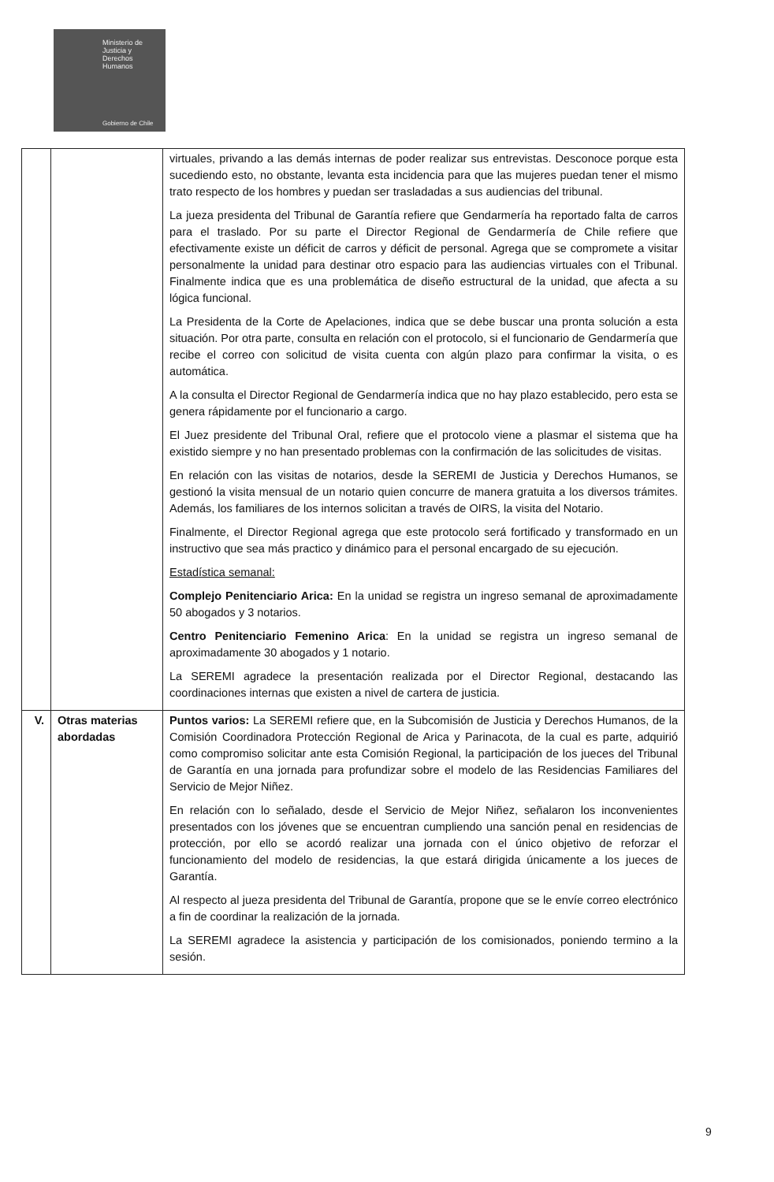Ministerio de
Justicia y
Derechos
Humanos
Gobierno de Chile
| | | virtuales, privando a las demás internas de poder realizar sus entrevistas. Desconoce porque esta sucediendo esto, no obstante, levanta esta incidencia para que las mujeres puedan tener el mismo trato respecto de los hombres y puedan ser trasladadas a sus audiencias del tribunal. La jueza presidenta del Tribunal de Garantía refiere que Gendarmería ha reportado falta de carros para el traslado. Por su parte el Director Regional de Gendarmería de Chile refiere que efectivamente existe un déficit de carros y déficit de personal. Agrega que se compromete a visitar personalmente la unidad para destinar otro espacio para las audiencias virtuales con el Tribunal. Finalmente indica que es una problemática de diseño estructural de la unidad, que afecta a su lógica funcional. La Presidenta de la Corte de Apelaciones, indica que se debe buscar una pronta solución a esta situación. Por otra parte, consulta en relación con el protocolo, si el funcionario de Gendarmería que recibe el correo con solicitud de visita cuenta con algún plazo para confirmar la visita, o es automática. A la consulta el Director Regional de Gendarmería indica que no hay plazo establecido, pero esta se genera rápidamente por el funcionario a cargo. El Juez presidente del Tribunal Oral, refiere que el protocolo viene a plasmar el sistema que ha existido siempre y no han presentado problemas con la confirmación de las solicitudes de visitas. En relación con las visitas de notarios, desde la SEREMI de Justicia y Derechos Humanos, se gestionó la visita mensual de un notario quien concurre de manera gratuita a los diversos trámites. Además, los familiares de los internos solicitan a través de OIRS, la visita del Notario. Finalmente, el Director Regional agrega que este protocolo será fortificado y transformado en un instructivo que sea más practico y dinámico para el personal encargado de su ejecución. Estadística semanal: Complejo Penitenciario Arica: En la unidad se registra un ingreso semanal de aproximadamente 50 abogados y 3 notarios. Centro Penitenciario Femenino Arica : En la unidad se registra un ingreso semanal de aproximadamente 30 abogados y 1 notario. La SEREMI agradece la presentación realizada por el Director Regional, destacando las coordinaciones internas que existen a nivel de cartera de justicia. |
| V. | Otras materias abordadas | Puntos varios: La SEREMI refiere que, en la Subcomisión de Justicia y Derechos Humanos, de la Comisión Coordinadora Protección Regional de Arica y Parinacota, de la cual es parte, adquirió como compromiso solicitar ante esta Comisión Regional, la participación de los jueces del Tribunal de Garantía en una jornada para profundizar sobre el modelo de las Residencias Familiares del Servicio de Mejor Niñez. En relación con lo señalado, desde el Servicio de Mejor Niñez, señalaron los inconvenientes presentados con los jóvenes que se encuentran cumpliendo una sanción penal en residencias de protección, por ello se acordó realizar una jornada con el único objetivo de reforzar el funcionamiento del modelo de residencias, la que estará dirigida únicamente a los jueces de Garantía. Al respecto al jueza presidenta del Tribunal de Garantía, propone que se le envíe correo electrónico a fin de coordinar la realización de la jornada. La SEREMI agradece la asistencia y participación de los comisionados, poniendo termino a la sesión. |
9